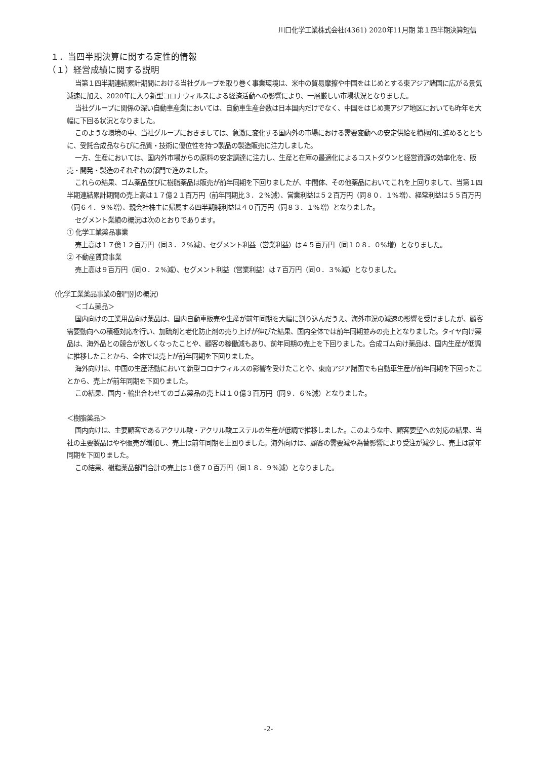川口化学工業株式会社(4361) 2020年11月期 第１四半期決算短信
１．当四半期決算に関する定性的情報
（１）経営成績に関する説明
当第１四半期連結累計期間における当社グループを取り巻く事業環境は、米中の貿易摩擦や中国をはじめとする東アジア諸国に広がる景気減速に加え、2020年に入り新型コロナウィルスによる経済活動への影響により、一層厳しい市場状況となりました。
当社グループに関係の深い自動車産業においては、自動車生産台数は日本国内だけでなく、中国をはじめ東アジア地区においても昨年を大幅に下回る状況となりました。
このような環境の中、当社グループにおきましては、急激に変化する国内外の市場における需要変動への安定供給を積極的に進めるとともに、受託合成品ならびに品質・技術に優位性を持つ製品の製造販売に注力しました。
一方、生産においては、国内外市場からの原料の安定調達に注力し、生産と在庫の最適化によるコストダウンと経営資源の効率化を、販売・開発・製造のそれぞれの部門で進めました。
これらの結果、ゴム薬品並びに樹脂薬品は販売が前年同期を下回りましたが、中間体、その他薬品においてこれを上回りまして、当第１四半期連結累計期間の売上高は１７億２１百万円（前年同期比３．２%減）、営業利益は５２百万円（同８０．１%増）、経常利益は５５百万円（同６４．９%増）、親会社株主に帰属する四半期純利益は４０百万円（同８３．１%増）となりました。
セグメント業績の概況は次のとおりであります。
① 化学工業薬品事業
売上高は１７億１２百万円（同３．２%減）、セグメント利益（営業利益）は４５百万円（同１０８．０%増）となりました。
② 不動産賃貸事業
売上高は９百万円（同０．２%減）、セグメント利益（営業利益）は７百万円（同０．３%減）となりました。
（化学工業薬品事業の部門別の概況）
＜ゴム薬品＞
国内向けの工業用品向け薬品は、国内自動車販売や生産が前年同期を大幅に割り込んだうえ、海外市況の減速の影響を受けましたが、顧客需要動向への積極対応を行い、加硫剤と老化防止剤の売り上げが伸びた結果、国内全体では前年同期並みの売上となりました。タイヤ向け薬品は、海外品との競合が激しくなったことや、顧客の稼働減もあり、前年同期の売上を下回りました。合成ゴム向け薬品は、国内生産が低調に推移したことから、全体では売上が前年同期を下回りました。
海外向けは、中国の生産活動において新型コロナウィルスの影響を受けたことや、東南アジア諸国でも自動車生産が前年同期を下回ったことから、売上が前年同期を下回りました。
この結果、国内・輸出合わせてのゴム薬品の売上は１０億３百万円（同９．６%減）となりました。
＜樹脂薬品＞
国内向けは、主要顧客であるアクリル酸・アクリル酸エステルの生産が低調で推移しました。このような中、顧客要望への対応の結果、当社の主要製品はやや販売が増加し、売上は前年同期を上回りました。海外向けは、顧客の需要減や為替影響により受注が減少し、売上は前年同期を下回りました。
この結果、樹脂薬品部門合計の売上は１億７０百万円（同１８．９%減）となりました。
-2-